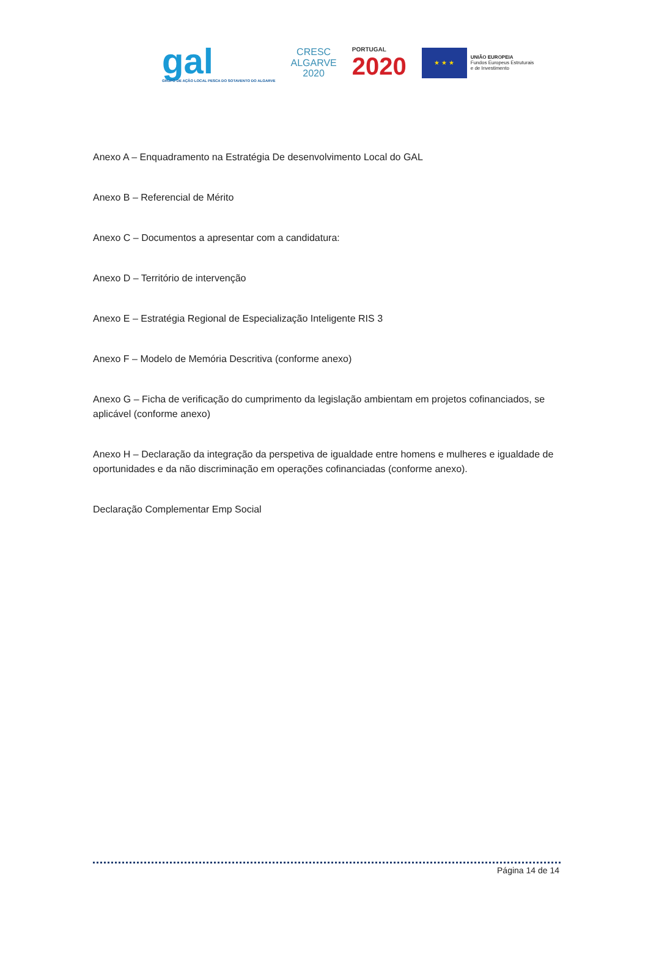gal
GRUPO DE AÇÃO LOCAL PESCA DO SOTAVENTO DO ALGARVE
CRESC
ALGARVE
2020
PORTUGAL
2020
★ ★ ★
UNIÃO EUROPEIA
Fundos Europeus Estruturais
e de Investimento
Anexo A – Enquadramento na Estratégia De desenvolvimento Local do GAL
Anexo B – Referencial de Mérito
Anexo C – Documentos a apresentar com a candidatura:
Anexo D – Território de intervenção
Anexo E – Estratégia Regional de Especialização Inteligente RIS 3
Anexo F – Modelo de Memória Descritiva (conforme anexo)
Anexo G – Ficha de verificação do cumprimento da legislação ambientam em projetos cofinanciados, se aplicável (conforme anexo)
Anexo H – Declaração da integração da perspetiva de igualdade entre homens e mulheres e igualdade de oportunidades e da não discriminação em operações cofinanciadas (conforme anexo).
Declaração Complementar Emp Social
Página 14 de 14